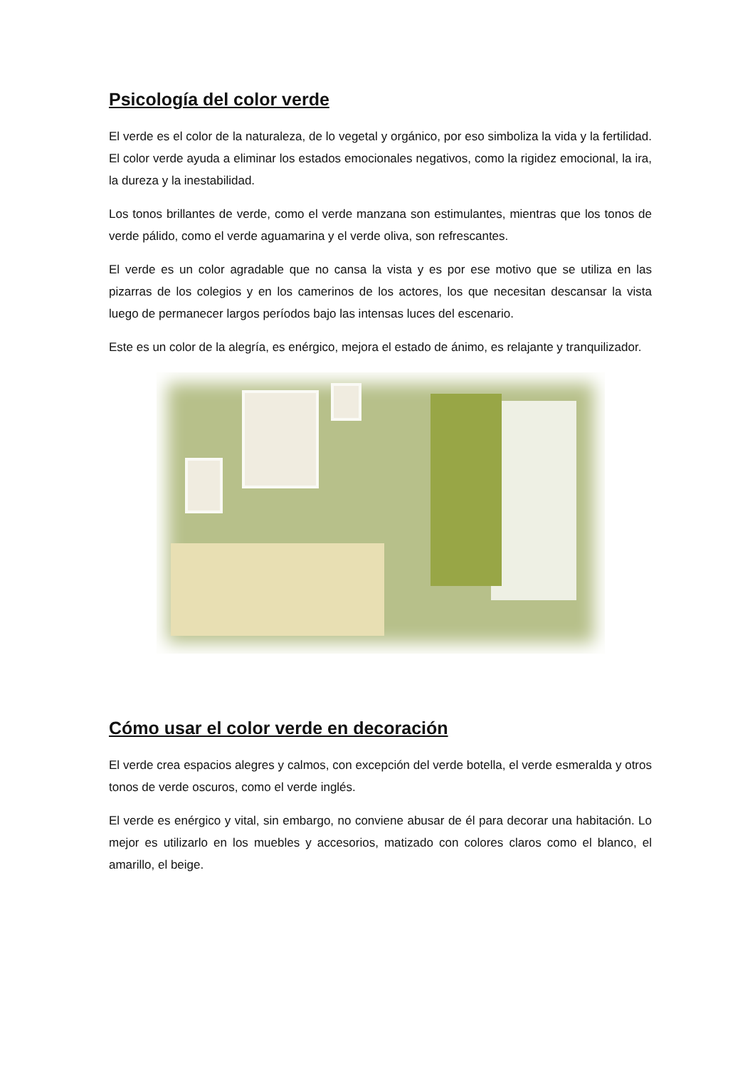Psicología del color verde
El verde es el color de la naturaleza, de lo vegetal y orgánico, por eso simboliza la vida y la fertilidad. El color verde ayuda a eliminar los estados emocionales negativos, como la rigidez emocional, la ira, la dureza y la inestabilidad.
Los tonos brillantes de verde, como el verde manzana son estimulantes, mientras que los tonos de verde pálido, como el verde aguamarina y el verde oliva, son refrescantes.
El verde es un color agradable que no cansa la vista y es por ese motivo que se utiliza en las pizarras de los colegios y en los camerinos de los actores, los que necesitan descansar la vista luego de permanecer largos períodos bajo las intensas luces del escenario.
Este es un color de la alegría, es enérgico, mejora el estado de ánimo, es relajante y tranquilizador.
Cómo usar el color verde en decoración
El verde crea espacios alegres y calmos, con excepción del verde botella, el verde esmeralda y otros tonos de verde oscuros, como el verde inglés.
El verde es enérgico y vital, sin embargo, no conviene abusar de él para decorar una habitación. Lo mejor es utilizarlo en los muebles y accesorios, matizado con colores claros como el blanco, el amarillo, el beige.